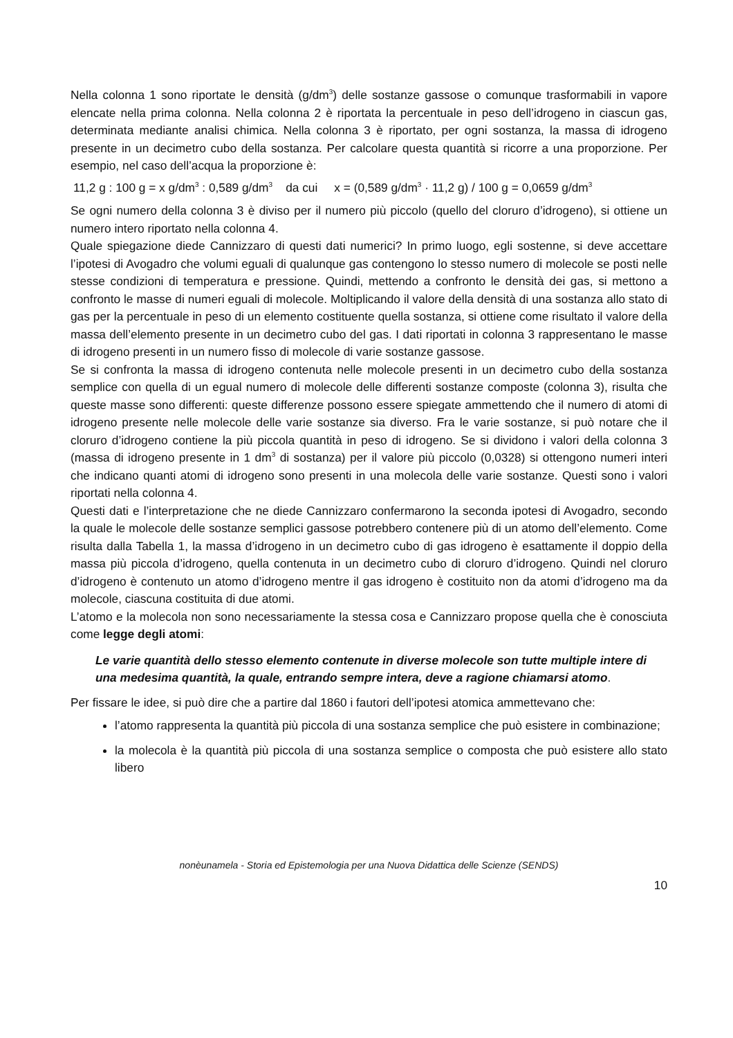Nella colonna 1 sono riportate le densità (g/dm<sup>3</sup>) delle sostanze gassose o comunque trasformabili in vapore elencate nella prima colonna. Nella colonna 2 è riportata la percentuale in peso dell’idrogeno in ciascun gas, determinata mediante analisi chimica. Nella colonna 3 è riportato, per ogni sostanza, la massa di idrogeno presente in un decimetro cubo della sostanza. Per calcolare questa quantità si ricorre a una proporzione. Per esempio, nel caso dell’acqua la proporzione è:
11,2 g : 100 g = x g/dm<sup>3</sup> : 0,589 g/dm<sup>3</sup> da cui x = (0,589 g/dm<sup>3</sup> · 11,2 g) / 100 g = 0,0659 g/dm<sup>3</sup>
Se ogni numero della colonna 3 è diviso per il numero più piccolo (quello del cloruro d’idrogeno), si ottiene un numero intero riportato nella colonna 4.
Quale spiegazione diede Cannizzaro di questi dati numerici? In primo luogo, egli sostenne, si deve accettare l’ipotesi di Avogadro che volumi eguali di qualunque gas contengono lo stesso numero di molecole se posti nelle stesse condizioni di temperatura e pressione. Quindi, mettendo a confronto le densità dei gas, si mettono a confronto le masse di numeri eguali di molecole. Moltiplicando il valore della densità di una sostanza allo stato di gas per la percentuale in peso di un elemento costituente quella sostanza, si ottiene come risultato il valore della massa dell’elemento presente in un decimetro cubo del gas. I dati riportati in colonna 3 rappresentano le masse di idrogeno presenti in un numero fisso di molecole di varie sostanze gassose.
Se si confronta la massa di idrogeno contenuta nelle molecole presenti in un decimetro cubo della sostanza semplice con quella di un egual numero di molecole delle differenti sostanze composte (colonna 3), risulta che queste masse sono differenti: queste differenze possono essere spiegate ammettendo che il numero di atomi di idrogeno presente nelle molecole delle varie sostanze sia diverso. Fra le varie sostanze, si può notare che il cloruro d’idrogeno contiene la più piccola quantità in peso di idrogeno. Se si dividono i valori della colonna 3 (massa di idrogeno presente in 1 dm<sup>3</sup> di sostanza) per il valore più piccolo (0,0328) si ottengono numeri interi che indicano quanti atomi di idrogeno sono presenti in una molecola delle varie sostanze. Questi sono i valori riportati nella colonna 4.
Questi dati e l’interpretazione che ne diede Cannizzaro confermarono la seconda ipotesi di Avogadro, secondo la quale le molecole delle sostanze semplici gassose potrebbero contenere più di un atomo dell’elemento. Come risulta dalla Tabella 1, la massa d’idrogeno in un decimetro cubo di gas idrogeno è esattamente il doppio della massa più piccola d’idrogeno, quella contenuta in un decimetro cubo di cloruro d’idrogeno. Quindi nel cloruro d’idrogeno è contenuto un atomo d’idrogeno mentre il gas idrogeno è costituito non da atomi d’idrogeno ma da molecole, ciascuna costituita di due atomi.
L’atomo e la molecola non sono necessariamente la stessa cosa e Cannizzaro propose quella che è conosciuta come legge degli atomi:
Le varie quantità dello stesso elemento contenute in diverse molecole son tutte multiple intere di una medesima quantità, la quale, entrando sempre intera, deve a ragione chiamarsi atomo.
Per fissare le idee, si può dire che a partire dal 1860 i fautori dell’ipotesi atomica ammettevano che:
l’atomo rappresenta la quantità più piccola di una sostanza semplice che può esistere in combinazione;
la molecola è la quantità più piccola di una sostanza semplice o composta che può esistere allo stato libero
nonèunamela - Storia ed Epistemologia per una Nuova Didattica delle Scienze (SENDS)
10